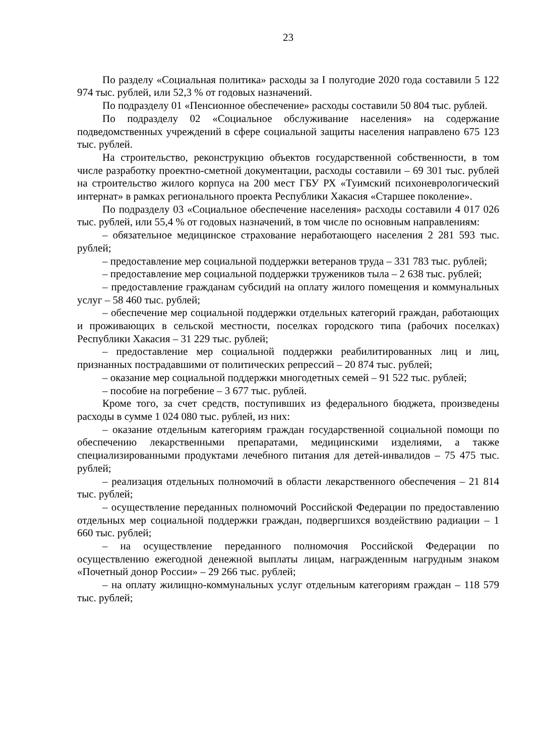23
По разделу «Социальная политика» расходы за I полугодие 2020 года составили 5 122 974 тыс. рублей, или 52,3 % от годовых назначений.
По подразделу 01 «Пенсионное обеспечение» расходы составили 50 804 тыс. рублей.
По подразделу 02 «Социальное обслуживание населения» на содержание подведомственных учреждений в сфере социальной защиты населения направлено 675 123 тыс. рублей.
На строительство, реконструкцию объектов государственной собственности, в том числе разработку проектно-сметной документации, расходы составили – 69 301 тыс. рублей на строительство жилого корпуса на 200 мест ГБУ РХ «Туимский психоневрологический интернат» в рамках регионального проекта Республики Хакасия «Старшее поколение».
По подразделу 03 «Социальное обеспечение населения» расходы составили 4 017 026 тыс. рублей, или 55,4 % от годовых назначений, в том числе по основным направлениям:
– обязательное медицинское страхование неработающего населения 2 281 593 тыс. рублей;
– предоставление мер социальной поддержки ветеранов труда – 331 783 тыс. рублей;
– предоставление мер социальной поддержки тружеников тыла – 2 638 тыс. рублей;
– предоставление гражданам субсидий на оплату жилого помещения и коммунальных услуг – 58 460 тыс. рублей;
– обеспечение мер социальной поддержки отдельных категорий граждан, работающих и проживающих в сельской местности, поселках городского типа (рабочих поселках) Республики Хакасия – 31 229 тыс. рублей;
– предоставление мер социальной поддержки реабилитированных лиц и лиц, признанных пострадавшими от политических репрессий – 20 874 тыс. рублей;
– оказание мер социальной поддержки многодетных семей – 91 522 тыс. рублей;
– пособие на погребение – 3 677 тыс. рублей.
Кроме того, за счет средств, поступивших из федерального бюджета, произведены расходы в сумме 1 024 080 тыс. рублей, из них:
– оказание отдельным категориям граждан государственной социальной помощи по обеспечению лекарственными препаратами, медицинскими изделиями, а также специализированными продуктами лечебного питания для детей-инвалидов – 75 475 тыс. рублей;
– реализация отдельных полномочий в области лекарственного обеспечения – 21 814 тыс. рублей;
– осуществление переданных полномочий Российской Федерации по предоставлению отдельных мер социальной поддержки граждан, подвергшихся воздействию радиации – 1 660 тыс. рублей;
– на осуществление переданного полномочия Российской Федерации по осуществлению ежегодной денежной выплаты лицам, награжденным нагрудным знаком «Почетный донор России» – 29 266 тыс. рублей;
– на оплату жилищно-коммунальных услуг отдельным категориям граждан – 118 579 тыс. рублей;